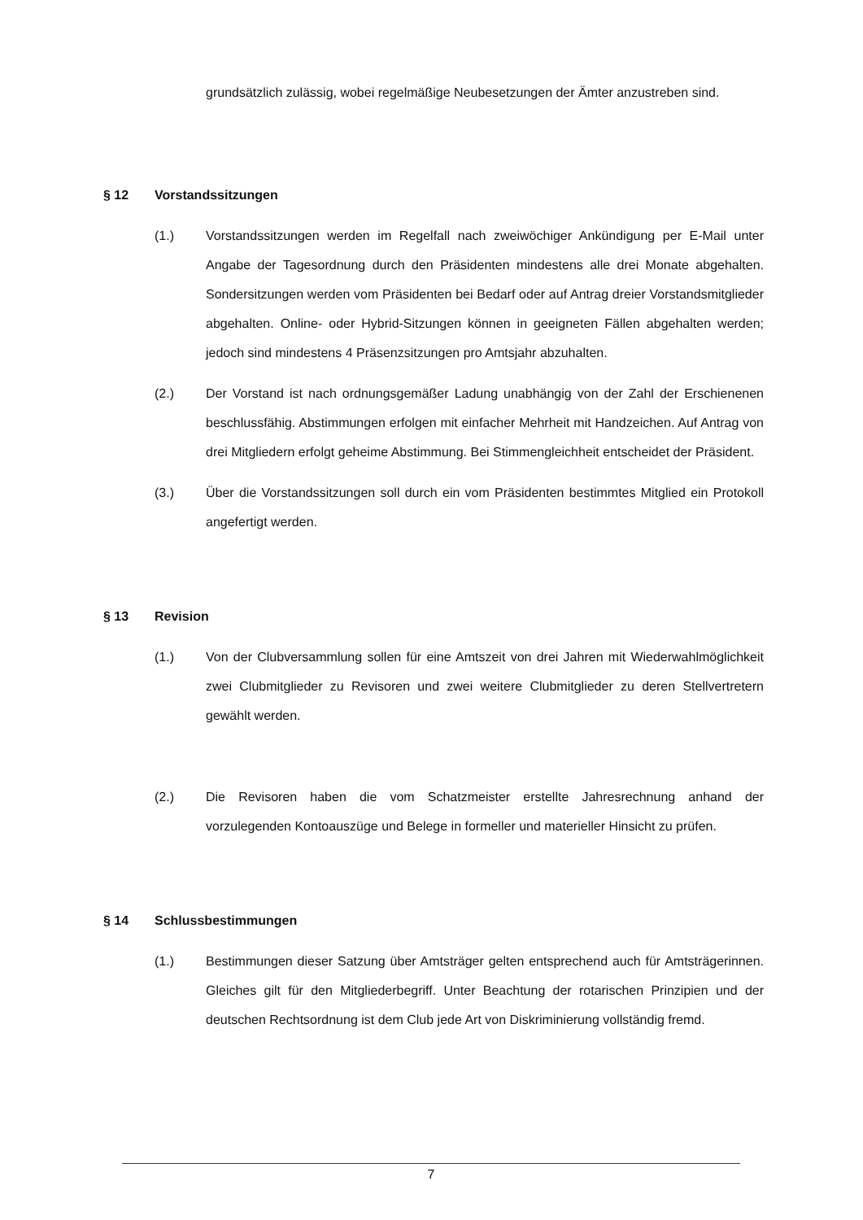grundsätzlich zulässig, wobei regelmäßige Neubesetzungen der Ämter anzustreben sind.
§ 12 Vorstandssitzungen
(1.) Vorstandssitzungen werden im Regelfall nach zweiwöchiger Ankündigung per E-Mail unter Angabe der Tagesordnung durch den Präsidenten mindestens alle drei Monate abgehalten. Sondersitzungen werden vom Präsidenten bei Bedarf oder auf Antrag dreier Vorstandsmitglieder abgehalten. Online- oder Hybrid-Sitzungen können in geeigneten Fällen abgehalten werden; jedoch sind mindestens 4 Präsenzsitzungen pro Amtsjahr abzuhalten.
(2.) Der Vorstand ist nach ordnungsgemäßer Ladung unabhängig von der Zahl der Erschienenen beschlussfähig. Abstimmungen erfolgen mit einfacher Mehrheit mit Handzeichen. Auf Antrag von drei Mitgliedern erfolgt geheime Abstimmung. Bei Stimmengleichheit entscheidet der Präsident.
(3.) Über die Vorstandssitzungen soll durch ein vom Präsidenten bestimmtes Mitglied ein Protokoll angefertigt werden.
§ 13 Revision
(1.) Von der Clubversammlung sollen für eine Amtszeit von drei Jahren mit Wiederwahlmöglichkeit zwei Clubmitglieder zu Revisoren und zwei weitere Clubmitglieder zu deren Stellvertretern gewählt werden.
(2.) Die Revisoren haben die vom Schatzmeister erstellte Jahresrechnung anhand der vorzulegenden Kontoauszüge und Belege in formeller und materieller Hinsicht zu prüfen.
§ 14 Schlussbestimmungen
(1.) Bestimmungen dieser Satzung über Amtsträger gelten entsprechend auch für Amtsträgerinnen. Gleiches gilt für den Mitgliederbegriff. Unter Beachtung der rotarischen Prinzipien und der deutschen Rechtsordnung ist dem Club jede Art von Diskriminierung vollständig fremd.
7